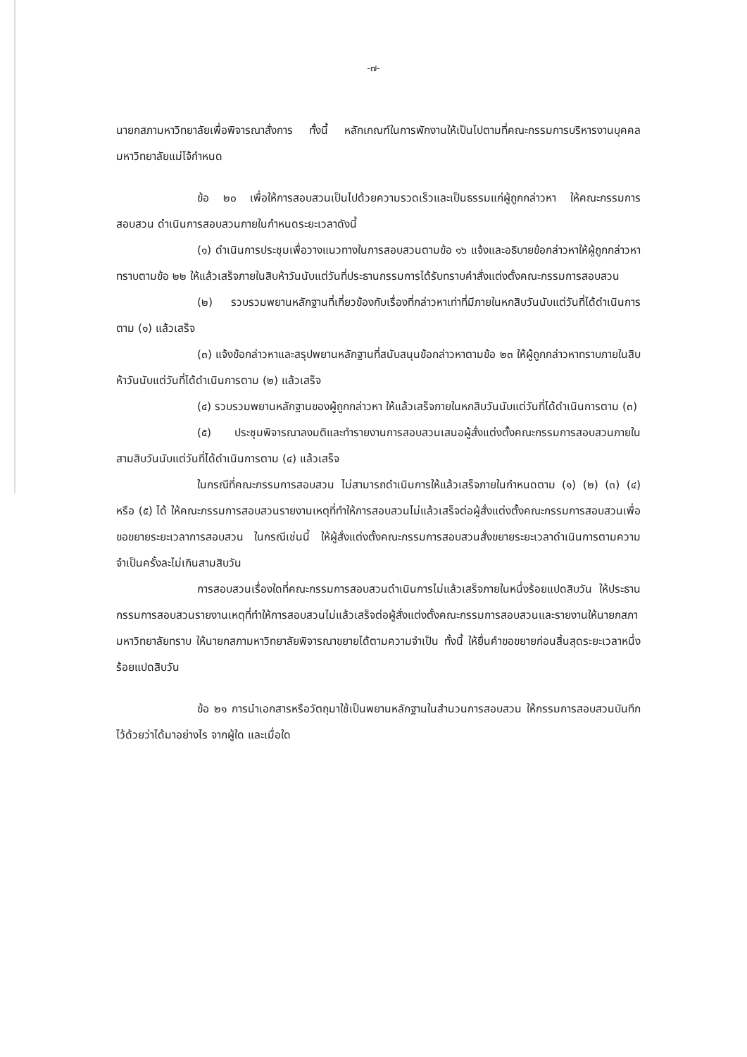-๗-
นายกสภามหาวิทยาลัยเพื่อพิจารณาสั่งการ ทั้งนี้ หลักเกณฑ์ในการพักงานให้เป็นไปตามที่คณะกรรมการบริหารงานบุคคลมหาวิทยาลัยแม่โจ้กำหนด
ข้อ ๒๐ เพื่อให้การสอบสวนเป็นไปด้วยความรวดเร็วและเป็นธรรมแก่ผู้ถูกกล่าวหา ให้คณะกรรมการสอบสวน ดำเนินการสอบสวนภายในกำหนดระยะเวลาดังนี้
(๑) ดำเนินการประชุมเพื่อวางแนวทางในการสอบสวนตามข้อ ๑๖ แจ้งและอธิบายข้อกล่าวหาให้ผู้ถูกกล่าวหาทราบตามข้อ ๒๒ ให้แล้วเสร็จภายในสิบห้าวันนับแต่วันที่ประธานกรรมการได้รับทราบคำสั่งแต่งตั้งคณะกรรมการสอบสวน
(๒) รวบรวมพยานหลักฐานที่เกี่ยวข้องกับเรื่องที่กล่าวหาเท่าที่มีภายในหกสิบวันนับแต่วันที่ได้ดำเนินการตาม (๑) แล้วเสร็จ
(๓) แจ้งข้อกล่าวหาและสรุปพยานหลักฐานที่สนับสนุนข้อกล่าวหาตามข้อ ๒๓ ให้ผู้ถูกกล่าวหาทราบภายในสิบห้าวันนับแต่วันที่ได้ดำเนินการตาม (๒) แล้วเสร็จ
(๔) รวบรวมพยานหลักฐานของผู้ถูกกล่าวหา ให้แล้วเสร็จภายในหกสิบวันนับแต่วันที่ได้ดำเนินการตาม (๓)
(๕) ประชุมพิจารณาลงมติและทำรายงานการสอบสวนเสนอผู้สั่งแต่งตั้งคณะกรรมการสอบสวนภายในสามสิบวันนับแต่วันที่ได้ดำเนินการตาม (๔) แล้วเสร็จ
ในกรณีที่คณะกรรมการสอบสวน ไม่สามารถดำเนินการให้แล้วเสร็จภายในกำหนดตาม (๑) (๒) (๓) (๔) หรือ (๕) ได้ ให้คณะกรรมการสอบสวนรายงานเหตุที่ทำให้การสอบสวนไม่แล้วเสร็จต่อผู้สั่งแต่งตั้งคณะกรรมการสอบสวนเพื่อขอขยายระยะเวลาการสอบสวน ในกรณีเช่นนี้ ให้ผู้สั่งแต่งตั้งคณะกรรมการสอบสวนสั่งขยายระยะเวลาดำเนินการตามความจำเป็นครั้งละไม่เกินสามสิบวัน
การสอบสวนเรื่องใดที่คณะกรรมการสอบสวนดำเนินการไม่แล้วเสร็จภายในหนึ่งร้อยแปดสิบวัน ให้ประธานกรรมการสอบสวนรายงานเหตุที่ทำให้การสอบสวนไม่แล้วเสร็จต่อผู้สั่งแต่งตั้งคณะกรรมการสอบสวนและรายงานให้นายกสภามหาวิทยาลัยทราบ ให้นายกสภามหาวิทยาลัยพิจารณาขยายได้ตามความจำเป็น ทั้งนี้ ให้ยื่นคำขอขยายก่อนสิ้นสุดระยะเวลาหนึ่งร้อยแปดสิบวัน
ข้อ ๒๑ การนำเอกสารหรือวัตถุมาใช้เป็นพยานหลักฐานในสำนวนการสอบสวน ให้กรรมการสอบสวนบันทึกไว้ด้วยว่าได้มาอย่างไร จากผู้ใด และเมื่อใด